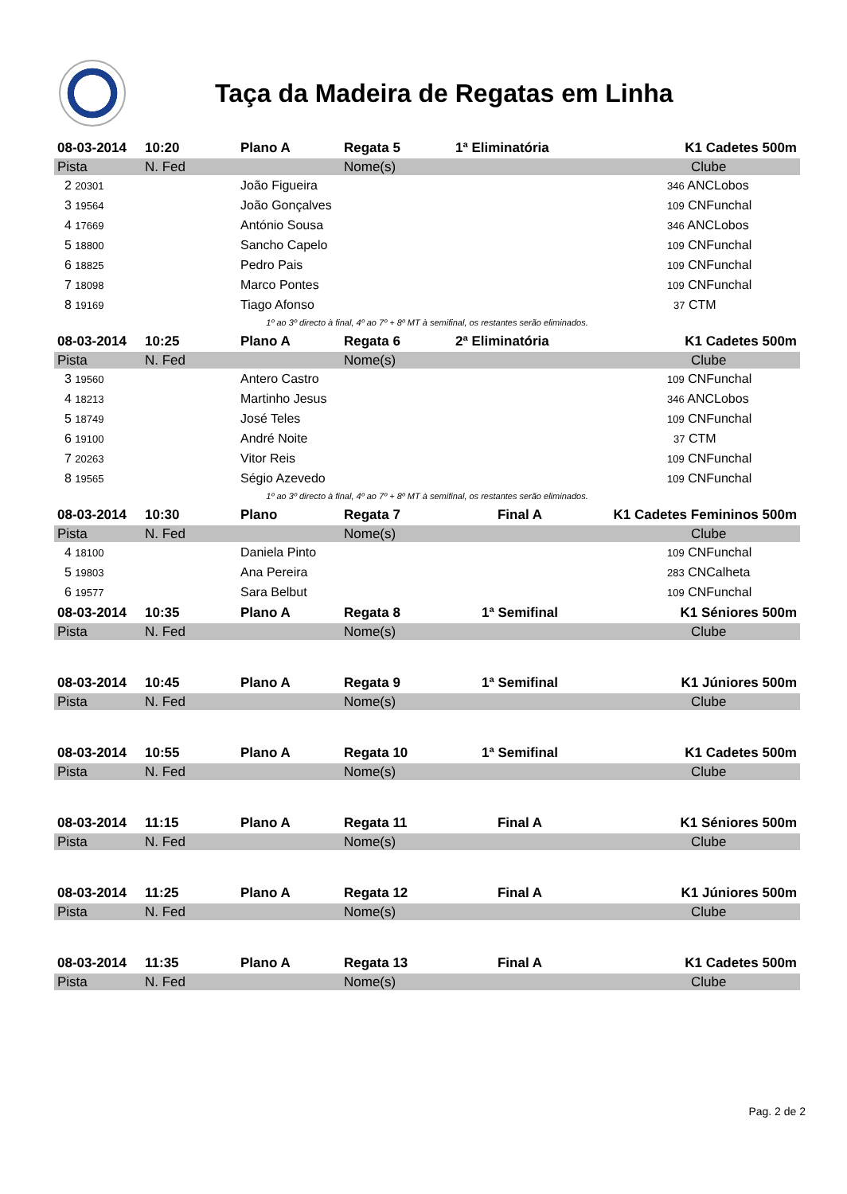Taça da Madeira de Regatas em Linha
| 08-03-2014 | 10:20 | Plano A | Regata 5 | 1ª Eliminatória | K1 Cadetes 500m |
| --- | --- | --- | --- | --- | --- |
| Pista | N. Fed | | Nome(s) | | Clube |
| 2 20301 | | João Figueira | | | 346 ANCLobos |
| 3 19564 | | João Gonçalves | | | 109 CNFunchal |
| 4 17669 | | António Sousa | | | 346 ANCLobos |
| 5 18800 | | Sancho Capelo | | | 109 CNFunchal |
| 6 18825 | | Pedro Pais | | | 109 CNFunchal |
| 7 18098 | | Marco Pontes | | | 109 CNFunchal |
| 8 19169 | | Tiago Afonso | | | 37 CTM |
| 1º ao 3º directo à final, 4º ao 7º + 8º MT à semifinal, os restantes serão eliminados. | | | | | |
| 08-03-2014 | 10:25 | Plano A | Regata 6 | 2ª Eliminatória | K1 Cadetes 500m |
| Pista | N. Fed | | Nome(s) | | Clube |
| 3 19560 | | Antero Castro | | | 109 CNFunchal |
| 4 18213 | | Martinho Jesus | | | 346 ANCLobos |
| 5 18749 | | José Teles | | | 109 CNFunchal |
| 6 19100 | | André Noite | | | 37 CTM |
| 7 20263 | | Vitor Reis | | | 109 CNFunchal |
| 8 19565 | | Ségio Azevedo | | | 109 CNFunchal |
| 1º ao 3º directo à final, 4º ao 7º + 8º MT à semifinal, os restantes serão eliminados. | | | | | |
| 08-03-2014 | 10:30 | Plano | Regata 7 | Final A | K1 Cadetes Femininos 500m |
| Pista | N. Fed | | Nome(s) | | Clube |
| 4 18100 | | Daniela Pinto | | | 109 CNFunchal |
| 5 19803 | | Ana Pereira | | | 283 CNCalheta |
| 6 19577 | | Sara Belbut | | | 109 CNFunchal |
| 08-03-2014 | 10:35 | Plano A | Regata 8 | 1ª Semifinal | K1 Séniores 500m |
| Pista | N. Fed | | Nome(s) | | Clube |
| 08-03-2014 | 10:45 | Plano A | Regata 9 | 1ª Semifinal | K1 Júniores 500m |
| Pista | N. Fed | | Nome(s) | | Clube |
| 08-03-2014 | 10:55 | Plano A | Regata 10 | 1ª Semifinal | K1 Cadetes 500m |
| Pista | N. Fed | | Nome(s) | | Clube |
| 08-03-2014 | 11:15 | Plano A | Regata 11 | Final A | K1 Séniores 500m |
| Pista | N. Fed | | Nome(s) | | Clube |
| 08-03-2014 | 11:25 | Plano A | Regata 12 | Final A | K1 Júniores 500m |
| Pista | N. Fed | | Nome(s) | | Clube |
| 08-03-2014 | 11:35 | Plano A | Regata 13 | Final A | K1 Cadetes 500m |
| Pista | N. Fed | | Nome(s) | | Clube |
Pag. 2 de 2